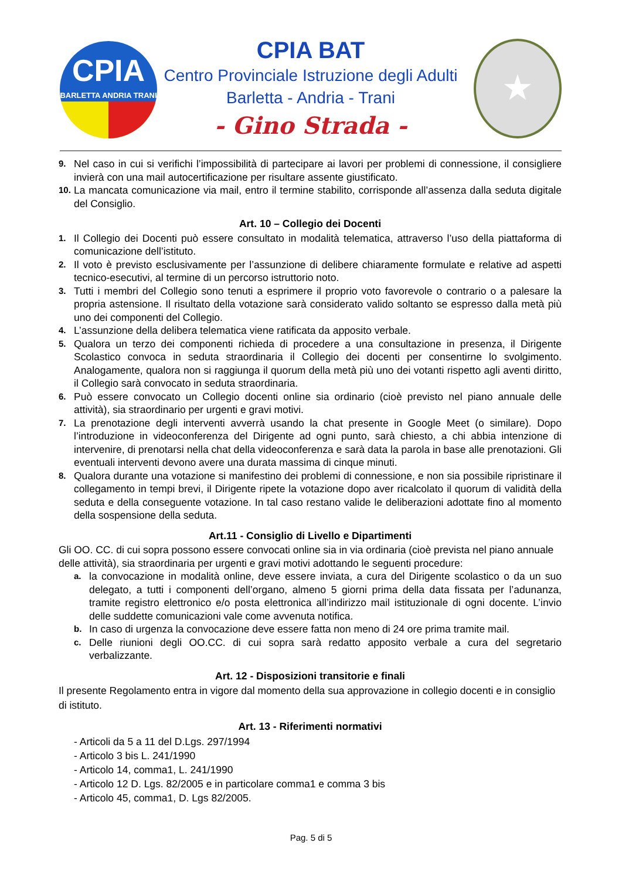CPIA
BARLETTA ANDRIA TRANI
★
CPIA BAT
Centro Provinciale Istruzione degli Adulti
Barletta - Andria - Trani
- Gino Strada -
9. Nel caso in cui si verifichi l’impossibilità di partecipare ai lavori per problemi di connessione, il consigliere invierà con una mail autocertificazione per risultare assente giustificato.
10. La mancata comunicazione via mail, entro il termine stabilito, corrisponde all’assenza dalla seduta digitale del Consiglio.
Art. 10 – Collegio dei Docenti
1. Il Collegio dei Docenti può essere consultato in modalità telematica, attraverso l’uso della piattaforma di comunicazione dell’istituto.
2. Il voto è previsto esclusivamente per l’assunzione di delibere chiaramente formulate e relative ad aspetti tecnico-esecutivi, al termine di un percorso istruttorio noto.
3. Tutti i membri del Collegio sono tenuti a esprimere il proprio voto favorevole o contrario o a palesare la propria astensione. Il risultato della votazione sarà considerato valido soltanto se espresso dalla metà più uno dei componenti del Collegio.
4. L’assunzione della delibera telematica viene ratificata da apposito verbale.
5. Qualora un terzo dei componenti richieda di procedere a una consultazione in presenza, il Dirigente Scolastico convoca in seduta straordinaria il Collegio dei docenti per consentirne lo svolgimento. Analogamente, qualora non si raggiunga il quorum della metà più uno dei votanti rispetto agli aventi diritto, il Collegio sarà convocato in seduta straordinaria.
6. Può essere convocato un Collegio docenti online sia ordinario (cioè previsto nel piano annuale delle attività), sia straordinario per urgenti e gravi motivi.
7. La prenotazione degli interventi avverrà usando la chat presente in Google Meet (o similare). Dopo l’introduzione in videoconferenza del Dirigente ad ogni punto, sarà chiesto, a chi abbia intenzione di intervenire, di prenotarsi nella chat della videoconferenza e sarà data la parola in base alle prenotazioni. Gli eventuali interventi devono avere una durata massima di cinque minuti.
8. Qualora durante una votazione si manifestino dei problemi di connessione, e non sia possibile ripristinare il collegamento in tempi brevi, il Dirigente ripete la votazione dopo aver ricalcolato il quorum di validità della seduta e della conseguente votazione. In tal caso restano valide le deliberazioni adottate fino al momento della sospensione della seduta.
Art.11 - Consiglio di Livello e Dipartimenti
Gli OO. CC. di cui sopra possono essere convocati online sia in via ordinaria (cioè prevista nel piano annuale delle attività), sia straordinaria per urgenti e gravi motivi adottando le seguenti procedure:
a. la convocazione in modalità online, deve essere inviata, a cura del Dirigente scolastico o da un suo delegato, a tutti i componenti dell’organo, almeno 5 giorni prima della data fissata per l’adunanza, tramite registro elettronico e/o posta elettronica all’indirizzo mail istituzionale di ogni docente. L’invio delle suddette comunicazioni vale come avvenuta notifica.
b. In caso di urgenza la convocazione deve essere fatta non meno di 24 ore prima tramite mail.
c. Delle riunioni degli OO.CC. di cui sopra sarà redatto apposito verbale a cura del segretario verbalizzante.
Art. 12 - Disposizioni transitorie e finali
Il presente Regolamento entra in vigore dal momento della sua approvazione in collegio docenti e in consiglio di istituto.
Art. 13 - Riferimenti normativi
- Articoli da 5 a 11 del D.Lgs. 297/1994
- Articolo 3 bis L. 241/1990
- Articolo 14, comma1, L. 241/1990
- Articolo 12 D. Lgs. 82/2005 e in particolare comma1 e comma 3 bis
- Articolo 45, comma1, D. Lgs 82/2005.
Pag. 5 di 5